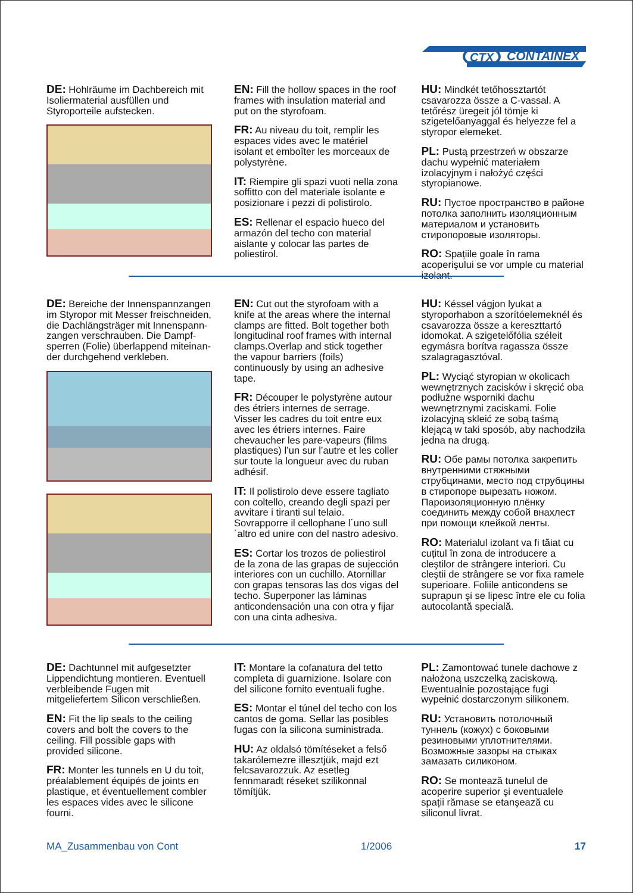CTX
CONTAINEX
DE: Hohlräume im Dachbereich mit Isoliermaterial ausfüllen und Styroporteile aufstecken.
EN: Fill the hollow spaces in the roof frames with insulation material and put on the styrofoam.
FR: Au niveau du toit, remplir les espaces vides avec le matériel isolant et emboîter les morceaux de polystyrène.
IT: Riempire gli spazi vuoti nella zona soffitto con del materiale isolante e posizionare i pezzi di polistirolo.
ES: Rellenar el espacio hueco del armazón del techo con material aislante y colocar las partes de poliestirol.
HU: Mindkét tetőhosszt­artót csavarozza össze a C-vassal. A tetőrész üregeit jól tömje ki szigetelőanyaggal és helyezze fel a styropor elemeket.
PL: Pustą przestrzeń w obszarze dachu wypełnić materiałem izolacyjnym i nałożyć części styropianowe.
RU: Пустое пространство в районе потолка заполнить изоляционным материалом и установить стиропоровые изоляторы.
RO: Spațiile goale în rama acoperişului se vor umple cu material izolant.
DE: Bereiche der Innenspannzangen im Styropor mit Messer freischneiden, die Dachlängsträger mit Innenspann­zangen verschrauben. Die Dampf­sperren (Folie) überlappend miteinan­der durchgehend verkleben.
EN: Cut out the styrofoam with a knife at the areas where the internal clamps are fitted. Bolt together both longitudinal roof frames with internal clamps.Overlap and stick together the vapour barriers (foils) continuously by using an adhesive tape.
FR: Découper le polystyrène autour des étriers internes de serrage. Visser les cadres du toit entre eux avec les étriers internes. Faire chevaucher les pare-vapeurs (films plastiques) l’un sur l’autre et les coller sur toute la longueur avec du ruban adhésif.
IT: Il polistirolo deve essere tagliato con coltello, creando degli spazi per avvitare i tiranti sul telaio. Sovrapporre il cellophane l´uno sull´altro ed unire con del nastro adesivo.
ES: Cortar los trozos de poliestirol de la zona de las grapas de sujección interiores con un cuchillo. Atornillar con grapas tensoras las dos vigas del techo. Superponer las láminas anticondensación una con otra y fijar con una cinta adhesiva.
HU: Késsel vágjon lyukat a styroporhabon a szorítóelemeknél és csavarozza össze a kereszttartó idomokat. A szigetelőfólia széleit egymásra borítva ragassza össze szalagragasztóval.
PL: Wyciąć styropian w okolicach wewnętrznych zacisków i skręcić oba podłużne wsporniki dachu wewnętrznymi zaciskami. Folie izolacyjną skleić ze sobą taśmą klejącą w taki sposób, aby nachodziła jedna na drugą.
RU: Обе рамы потолка закрепить внутренними стяжными струбцинами, место под струбцины в стиропоре вырезать ножом. Пароизоляционную плёнку соединить между собой внахлест при помощи клейкой ленты.
RO: Materialul izolant va fi tăiat cu cuțitul în zona de introducere a cleştilor de strângere interiori. Cu cleştii de strângere se vor fixa ramele superioare. Foliile anticondens se suprapun şi se lipesc între ele cu folia autocolantă specială.
DE: Dachtunnel mit aufgesetzter Lippendichtung montieren. Eventuell verbleibende Fugen mit mitgeliefertem Silicon verschließen.
EN: Fit the lip seals to the ceiling covers and bolt the covers to the ceiling. Fill possible gaps with provided silicone.
FR: Monter les tunnels en U du toit, préalablement équipés de joints en plastique, et éventuellement combler les espaces vides avec le silicone fourni.
IT: Montare la cofanatura del tetto completa di guarnizione. Isolare con del silicone fornito eventuali fughe.
ES: Montar el túnel del techo con los cantos de goma. Sellar las posibles fugas con la silicona suministrada.
HU: Az oldalsó tömítéseket a felső takarólemezre illesztjük, majd ezt felcsavarozzuk. Az esetleg fennmaradt réseket szilikonnal tömítjük.
PL: Zamontować tunele dachowe z nałożoną uszczelką zaciskową. Ewentualnie pozostające fugi wypełnić dostarczonym silikonem.
RU: Установить потолочный туннель (кожух) с боковыми резиновыми уплотнителями. Возможные зазоры на стыках замазать силиконом.
RO: Se montează tunelul de acoperire superior şi eventualele spații rămase se etanşează cu siliconul livrat.
MA_Zusammenbau von Cont 1/2006 17